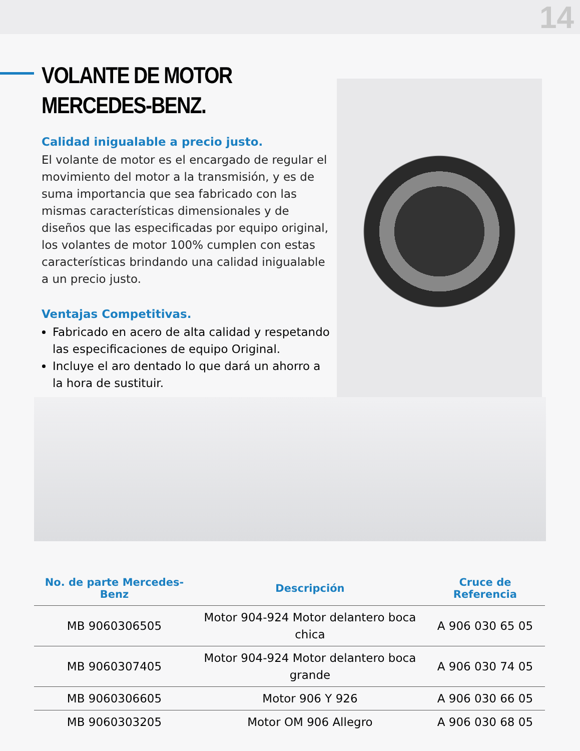14
VOLANTE DE MOTOR
MERCEDES-BENZ.
Calidad inigualable a precio justo.
El volante de motor es el encargado de regular el movimiento del motor a la transmisión, y es de suma importancia que sea fabricado con las mismas características dimensionales y de diseños que las especificadas por equipo original, los volantes de motor 100% cumplen con estas características brindando una calidad inigualable a un precio justo.
Ventajas Competitivas.
Fabricado en acero de alta calidad y respetando las especificaciones de equipo Original.
Incluye el aro dentado lo que dará un ahorro a la hora de sustituir.
| No. de parte Mercedes-Benz | Descripción | Cruce de Referencia |
| --- | --- | --- |
| MB 9060306505 | Motor 904-924 Motor delantero boca chica | A 906 030 65 05 |
| MB 9060307405 | Motor 904-924 Motor delantero boca grande | A 906 030 74 05 |
| MB 9060306605 | Motor 906 Y 926 | A 906 030 66 05 |
| MB 9060303205 | Motor OM 906 Allegro | A 906 030 68 05 |